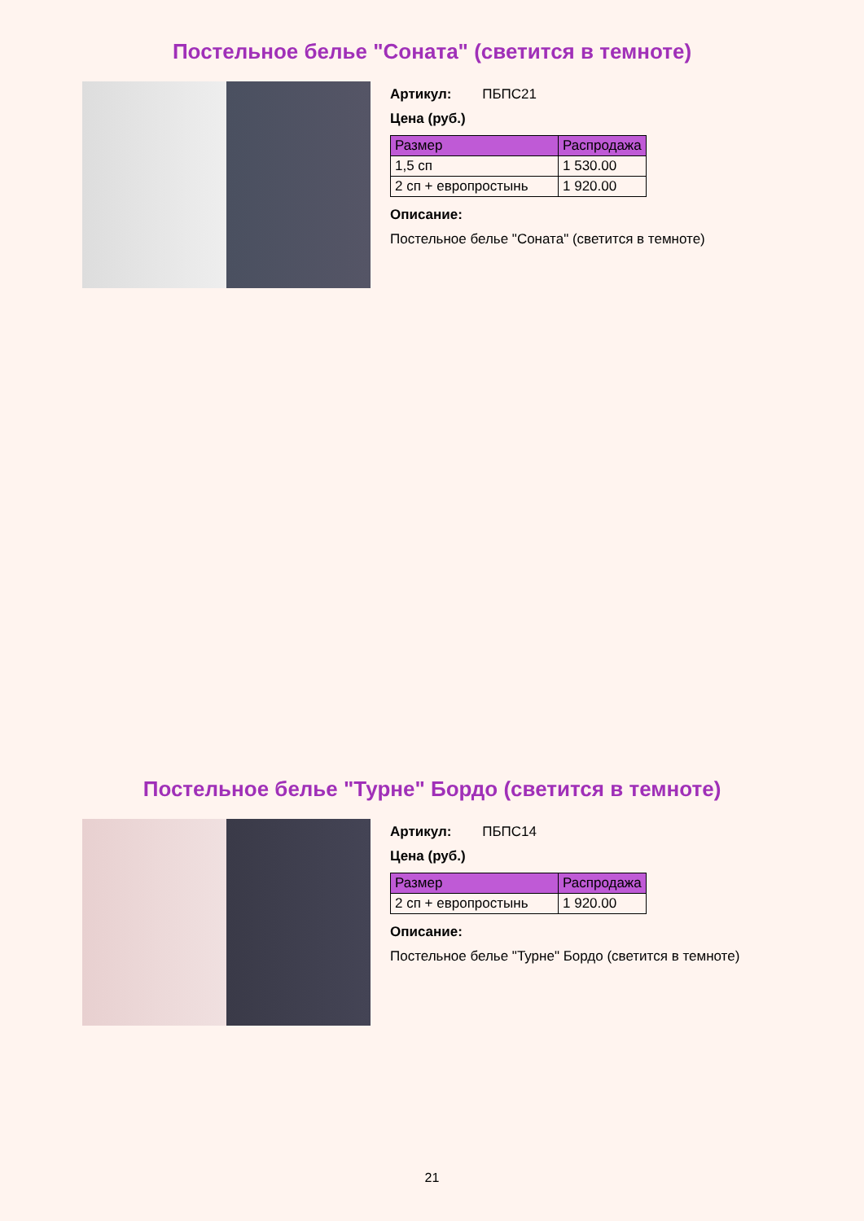Постельное белье "Соната" (светится в темноте)
Артикул: ПБПС21
Цена (руб.)
| Размер | Распродажа |
| --- | --- |
| 1,5 сп | 1 530.00 |
| 2 сп + европростынь | 1 920.00 |
Описание:
Постельное белье "Соната" (светится в темноте)
Постельное белье "Турне" Бордо (светится в темноте)
Артикул: ПБПС14
Цена (руб.)
| Размер | Распродажа |
| --- | --- |
| 2 сп + европростынь | 1 920.00 |
Описание:
Постельное белье "Турне" Бордо (светится в темноте)
21